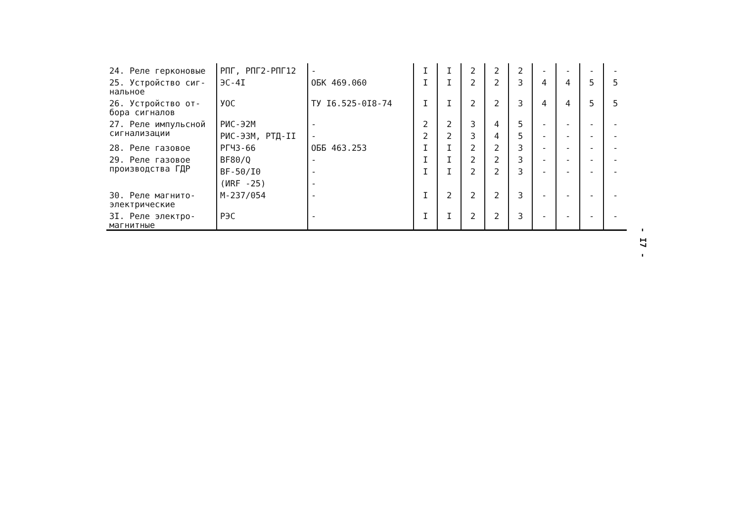| 24. Реле герконовые | РПГ, РПГ2-РПГ12 | - | I | I | 2 | 2 | 2 | - | - | - | - |
| 25. Устройство сиг-нальное | ЭС-4I | ОБК 469.060 | I | I | 2 | 2 | 3 | 4 | 4 | 5 | 5 |
| 26. Устройство от-бора сигналов | УОС | ТУ I6.525-0I8-74 | I | I | 2 | 2 | 3 | 4 | 4 | 5 | 5 |
| 27. Реле импульсной сигнализации | РИС-Э2М | - | 2 | 2 | 3 | 4 | 5 | - | - | - | - |
| | РИС-Э3М, РТД-II | - | 2 | 2 | 3 | 4 | 5 | - | - | - | - |
| 28. Реле газовое | РГЧЗ-66 | ОББ 463.253 | I | I | 2 | 2 | 3 | - | - | - | - |
| 29. Реле газовое производства ГДР | BF80/Q | - | I | I | 2 | 2 | 3 | - | - | - | - |
| | BF-50/I0 | - | I | I | 2 | 2 | 3 | - | - | - | - |
| | (ИRF -25) | - | | | | | | | | | |
| 30. Реле магнито-электрические | М-237/054 | - | I | 2 | 2 | 2 | 3 | - | - | - | - |
| 3I. Реле электро-магнитные | РЭС | - | I | I | 2 | 2 | 3 | - | - | - | - |
- I7 -